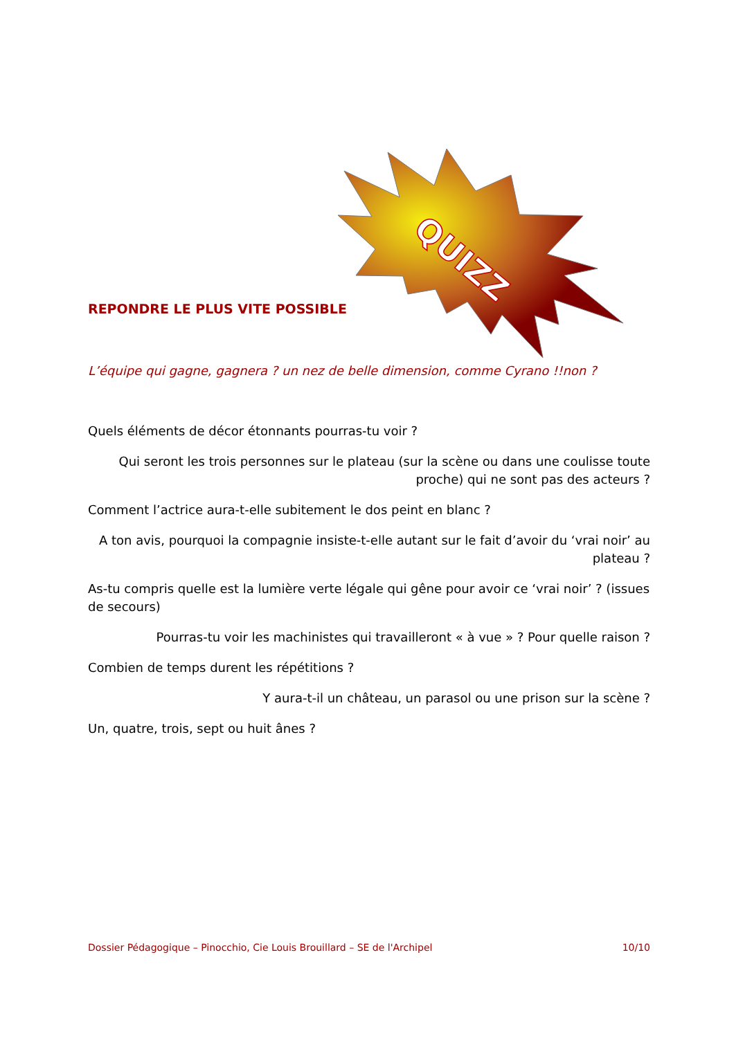QUIZZ
REPONDRE LE PLUS VITE POSSIBLE
L’équipe qui gagne, gagnera ? un nez de belle dimension, comme Cyrano !!non ?
Quels éléments de décor étonnants pourras-tu voir ?
Qui seront les trois personnes sur le plateau (sur la scène ou dans une coulisse toute proche) qui ne sont pas des acteurs ?
Comment l’actrice aura-t-elle subitement le dos peint en blanc ?
A ton avis, pourquoi la compagnie insiste-t-elle autant sur le fait d’avoir du ‘vrai noir’ au plateau ?
As-tu compris quelle est la lumière verte légale qui gêne pour avoir ce ‘vrai noir’ ? (issues de secours)
Pourras-tu voir les machinistes qui travailleront « à vue » ? Pour quelle raison ?
Combien de temps durent les répétitions ?
Y aura-t-il un château, un parasol ou une prison sur la scène ?
Un, quatre, trois, sept ou huit ânes ?
Dossier Pédagogique – Pinocchio, Cie Louis Brouillard – SE de l'Archipel 10/10